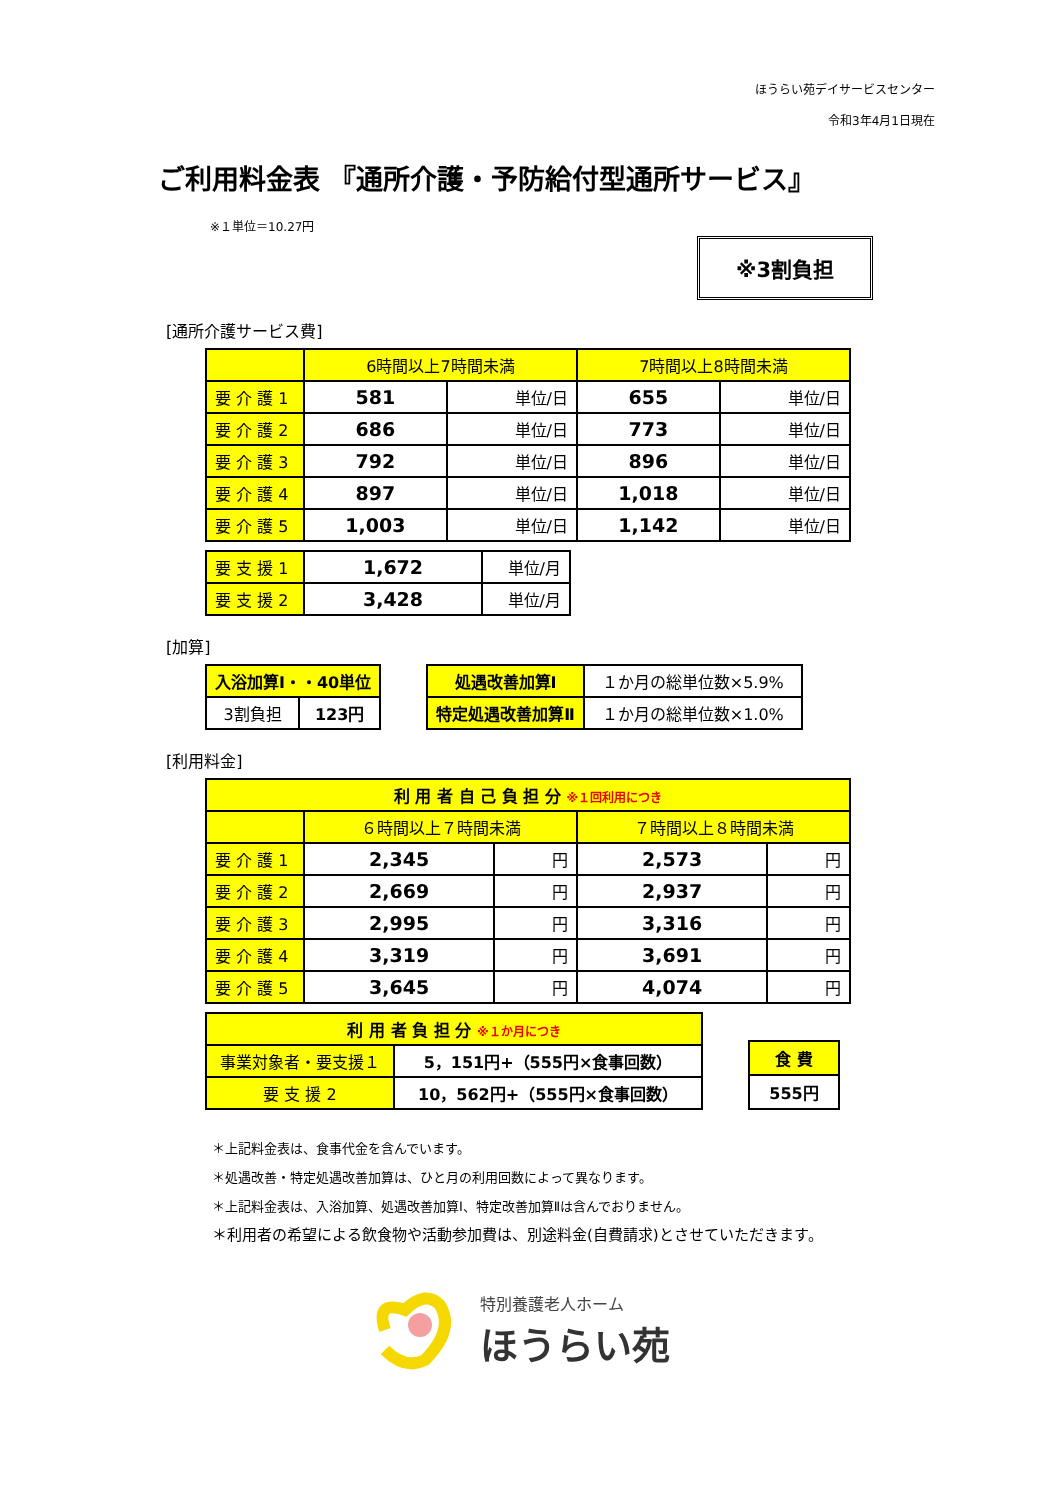ほうらい苑デイサービスセンター
令和3年4月1日現在
ご利用料金表 『通所介護・予防給付型通所サービス』
※１単位＝10.27円
※3割負担
[通所介護サービス費]
| | 6時間以上7時間未満 | | 7時間以上8時間未満 | |
| --- | --- | --- | --- | --- |
| 要 介 護 1 | 581 | 単位/日 | 655 | 単位/日 |
| 要 介 護 2 | 686 | 単位/日 | 773 | 単位/日 |
| 要 介 護 3 | 792 | 単位/日 | 896 | 単位/日 |
| 要 介 護 4 | 897 | 単位/日 | 1,018 | 単位/日 |
| 要 介 護 5 | 1,003 | 単位/日 | 1,142 | 単位/日 |
| 要 支 援 1 | 1,672 | 単位/月 |
| 要 支 援 2 | 3,428 | 単位/月 |
[加算]
| 入浴加算Ⅰ・・40単位 | |
| 3割負担 | 123円 |
| 処遇改善加算Ⅰ | １か月の総単位数×5.9% |
| 特定処遇改善加算Ⅱ | １か月の総単位数×1.0% |
[利用料金]
| 利 用 者 自 己 負 担 分 ※１回利用につき | | | | |
| --- | --- | --- | --- | --- |
| | ６時間以上７時間未満 | | ７時間以上８時間未満 | |
| 要 介 護 1 | 2,345 | 円 | 2,573 | 円 |
| 要 介 護 2 | 2,669 | 円 | 2,937 | 円 |
| 要 介 護 3 | 2,995 | 円 | 3,316 | 円 |
| 要 介 護 4 | 3,319 | 円 | 3,691 | 円 |
| 要 介 護 5 | 3,645 | 円 | 4,074 | 円 |
| 利 用 者 負 担 分 ※１か月につき | |
| --- | --- |
| 事業対象者・要支援１ | 5，151円+（555円×食事回数） |
| 要 支 援 2 | 10，562円+（555円×食事回数） |
| 食 費 |
| 555円 |
＊上記料金表は、食事代金を含んでいます。
＊処遇改善・特定処遇改善加算は、ひと月の利用回数によって異なります。
＊上記料金表は、入浴加算、処遇改善加算Ⅰ、特定改善加算Ⅱは含んでおりません。
＊利用者の希望による飲食物や活動参加費は、別途料金(自費請求)とさせていただきます。
特別養護老人ホーム
ほうらい苑